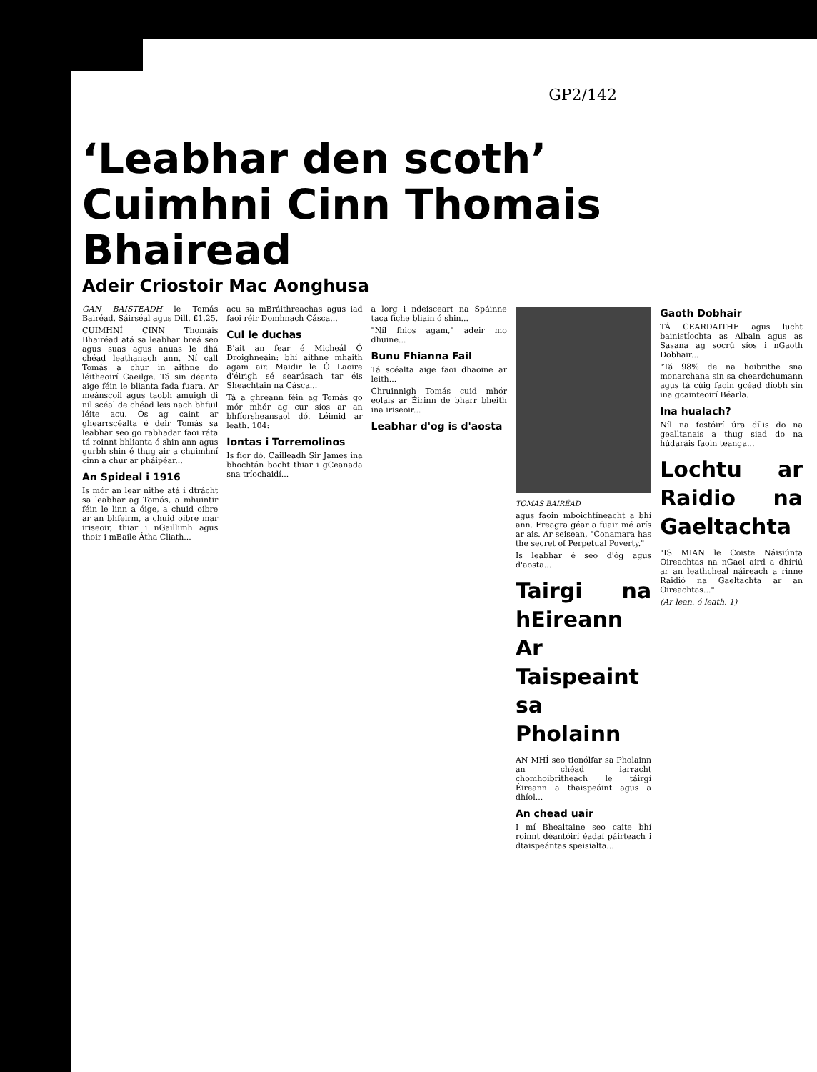GP2/142
‘Leabhar den scoth’ Cuimhni Cinn Thomais Bhairead
Adeir Criostoir Mac Aonghusa
GAN BAISTEADH le Tomás Bairéad. Sáirséal agus Dill. £1.25.
CUIMHNÍ CINN Thomáis Bhairéad atá sa leabhar breá seo agus suas agus anuas le dhá chéad leathanach ann. Ní call Tomás a chur in aithne do léitheoirí Gaeilge. Tá sin déanta aige féin le blianta fada fuara. Ar meánscoil agus taobh amuigh di níl scéal de chéad leis nach bhfuil léite acu. Ós ag caint ar ghearrscéalta é deir Tomás sa leabhar seo go rabhadar faoi ráta tá roinnt bhlianta ó shin ann agus gurbh shin é thug air a chuimhní cinn a chur ar pháipéar...
An Spideal i 1916
Is mór an lear nithe atá i dtrácht sa leabhar ag Tomás, a mhuintir féin le linn a óige, a chuid oibre ar an bhfeirm, a chuid oibre mar iriseoir, thiar i nGaillimh agus thoir i mBaile Átha Cliath...
acu sa mBráithreachas agus iad faoi réir Domhnach Cásca...
Cul le duchas
B'ait an fear é Micheál Ó Droighneáin: bhí aithne mhaith agam air. Maidir le Ó Laoire d'éirigh sé searúsach tar éis Sheachtain na Cásca...
Tá a ghreann féin ag Tomás go mór mhór ag cur síos ar an bhfíorsheansaol dó. Léimid ar leath. 104:
Iontas i Torremolinos
Is fíor dó. Cailleadh Sir James ina bhochtán bocht thiar i gCeanada sna tríochaidí...
a lorg i ndeisceart na Spáinne taca fiche bliain ó shin...
"Níl fhios agam," adeir mo dhuine...
Bunu Fhianna Fail
Tá scéalta aige faoi dhaoine ar leith...
Chruinnigh Tomás cuid mhór eolais ar Éirinn de bharr bheith ina iriseoir...
Leabhar d'og is d'aosta
TOMÁS BAIRÉAD
agus faoin mboichtíneacht a bhí ann. Freagra géar a fuair mé arís ar ais. Ar seisean, "Conamara has the secret of Perpetual Poverty."
Is leabhar é seo d'óg agus d'aosta...
Tairgi na hEireann Ar Taispeaint sa Pholainn
AN MHÍ seo tionólfar sa Pholainn an chéad iarracht chomhoibritheach le táirgí Éireann a thaispeáint agus a dhíol...
An chead uair
I mí Bhealtaine seo caite bhí roinnt déantóirí éadaí páirteach i dtaispeántas speisialta...
Gaoth Dobhair
TÁ CEARDAITHE agus lucht bainistíochta as Albain agus as Sasana ag socrú síos i nGaoth Dobhair...
"Tá 98% de na hoibrithe sna monarchana sin sa cheardchumann agus tá cúig faoin gcéad díobh sin ina gcainteoirí Béarla.
Ina hualach?
Níl na fostóirí úra dílis do na gealltanais a thug siad do na húdaráis faoin teanga...
Lochtu ar Raidio na Gaeltachta
"IS MIAN le Coiste Náisiúnta Oireachtas na nGael aird a dhíriú ar an leathcheal náireach a rinne Raidió na Gaeltachta ar an Oireachtas..."
(Ar lean. ó leath. 1)